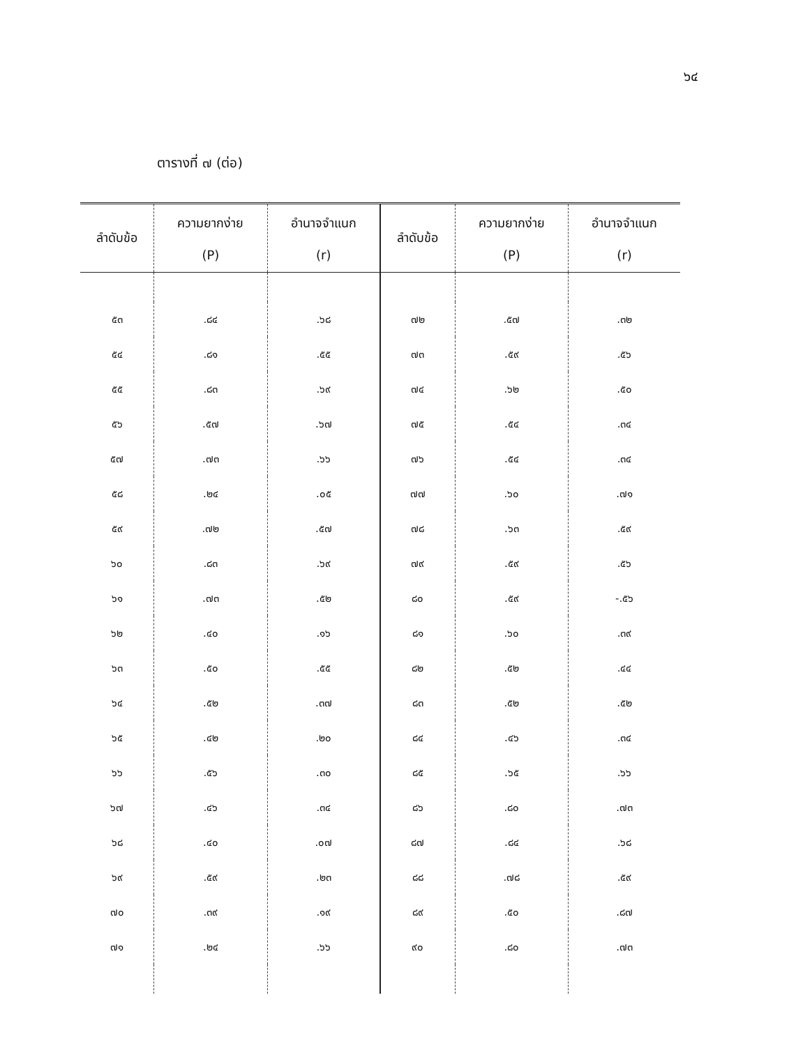๖๔
ตารางที่ ๗ (ต่อ)
| ลำดับข้อ | ความยากง่าย (P) | อำนาจจำแนก (r) | ลำดับข้อ | ความยากง่าย (P) | อำนาจจำแนก (r) |
| --- | --- | --- | --- | --- | --- |
| ๕๓ | .๘๔ | .๖๘ | ๗๒ | .๕๗ | .๓๒ |
| ๕๔ | .๘๑ | .๕๕ | ๗๓ | .๕๙ | .๕๖ |
| ๕๕ | .๘๓ | .๖๙ | ๗๔ | .๖๒ | .๕๐ |
| ๕๖ | .๕๗ | .๖๗ | ๗๕ | .๕๔ | .๓๔ |
| ๕๗ | .๗๓ | .๖๖ | ๗๖ | .๕๔ | .๓๔ |
| ๕๘ | .๒๔ | .๐๕ | ๗๗ | .๖๐ | .๗๑ |
| ๕๙ | .๗๒ | .๕๗ | ๗๘ | .๖๓ | .๕๙ |
| ๖๐ | .๘๓ | .๖๙ | ๗๙ | .๕๙ | .๕๖ |
| ๖๑ | .๗๓ | .๕๒ | ๘๐ | .๕๙ | -.๕๖ |
| ๖๒ | .๔๐ | .๑๖ | ๘๑ | .๖๐ | .๓๙ |
| ๖๓ | .๕๐ | .๕๕ | ๘๒ | .๕๒ | .๔๔ |
| ๖๔ | .๕๒ | .๓๗ | ๘๓ | .๕๒ | .๕๒ |
| ๖๕ | .๔๒ | .๒๐ | ๘๔ | .๔๖ | .๓๔ |
| ๖๖ | .๕๖ | .๓๐ | ๘๕ | .๖๕ | .๖๖ |
| ๖๗ | .๔๖ | .๓๔ | ๘๖ | .๘๐ | .๗๓ |
| ๖๘ | .๔๐ | .๐๗ | ๘๗ | .๘๔ | .๖๘ |
| ๖๙ | .๕๙ | .๒๓ | ๘๘ | .๗๘ | .๕๙ |
| ๗๐ | .๓๙ | .๑๙ | ๘๙ | .๕๐ | .๘๗ |
| ๗๑ | .๒๔ | .๖๖ | ๙๐ | .๘๐ | .๗๓ |